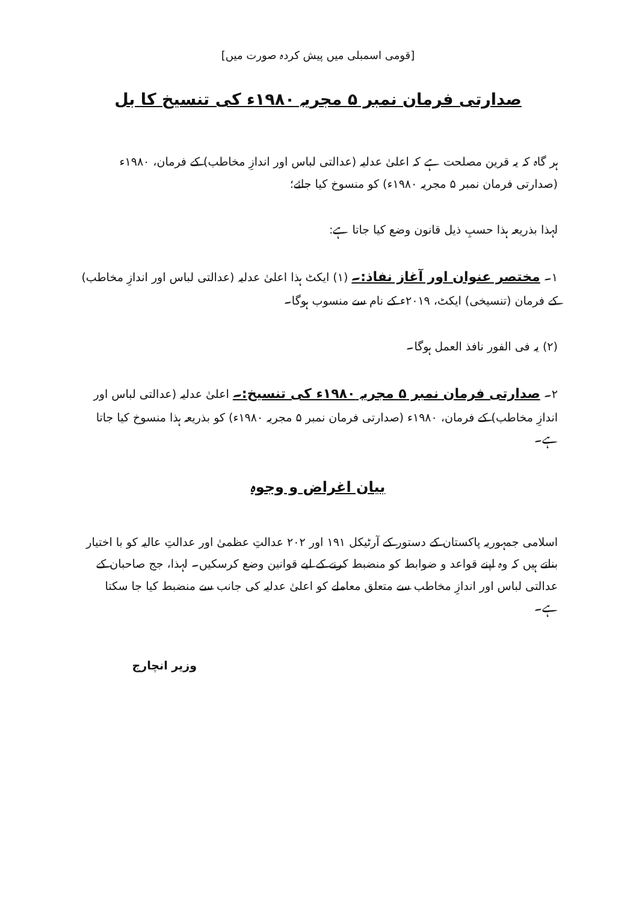[قومی اسمبلی میں پیش کردہ صورت میں]
صدارتی فرمان نمبر ۵ مجریہ ۱۹۸۰ء کی تنسیخ کا بل
ہر گاہ کہ یہ قرین مصلحت ہے کہ اعلیٰ عدلیہ (عدالتی لباس اور اندازِ مخاطب) کے فرمان، ۱۹۸۰ء (صدارتی فرمان نمبر ۵ مجریہ ۱۹۸۰ء) کو منسوخ کیا جائے؛
لہذا بذریعہ ہذا حسبِ ذیل قانون وضع کیا جاتا ہے:
۱۔ مختصر عنوان اور آغاز نفاذ:۔ (۱) ایکٹ ہذا اعلیٰ عدلیہ (عدالتی لباس اور اندازِ مخاطب) کے فرمان (تنسیخی) ایکٹ، ۲۰۱۹ء کے نام سے منسوب ہوگا۔
(۲) یہ فی الفور نافذ العمل ہوگا۔
۲۔ صدارتی فرمان نمبر ۵ مجریہ ۱۹۸۰ء کی تنسیخ:۔ اعلیٰ عدلیہ (عدالتی لباس اور اندازِ مخاطب) کے فرمان، ۱۹۸۰ء (صدارتی فرمان نمبر ۵ مجریہ ۱۹۸۰ء) کو بذریعہ ہذا منسوخ کیا جاتا ہے۔
بیان اغراض و وجوہ
اسلامی جمہوریہ پاکستان کے دستور کے آرٹیکل ۱۹۱ اور ۲۰۲ عدالتِ عظمیٰ اور عدالتِ عالیہ کو با اختیار بناتے ہیں کہ وہ اپنے قواعد و ضوابط کو منضبط کرنے کے لیے قوانین وضع کرسکیں۔ لہذا، جج صاحبان کے عدالتی لباس اور اندازِ مخاطب سے متعلق معاملے کو اعلیٰ عدلیہ کی جانب سے منضبط کیا جا سکتا ہے۔
وزیر انچارج